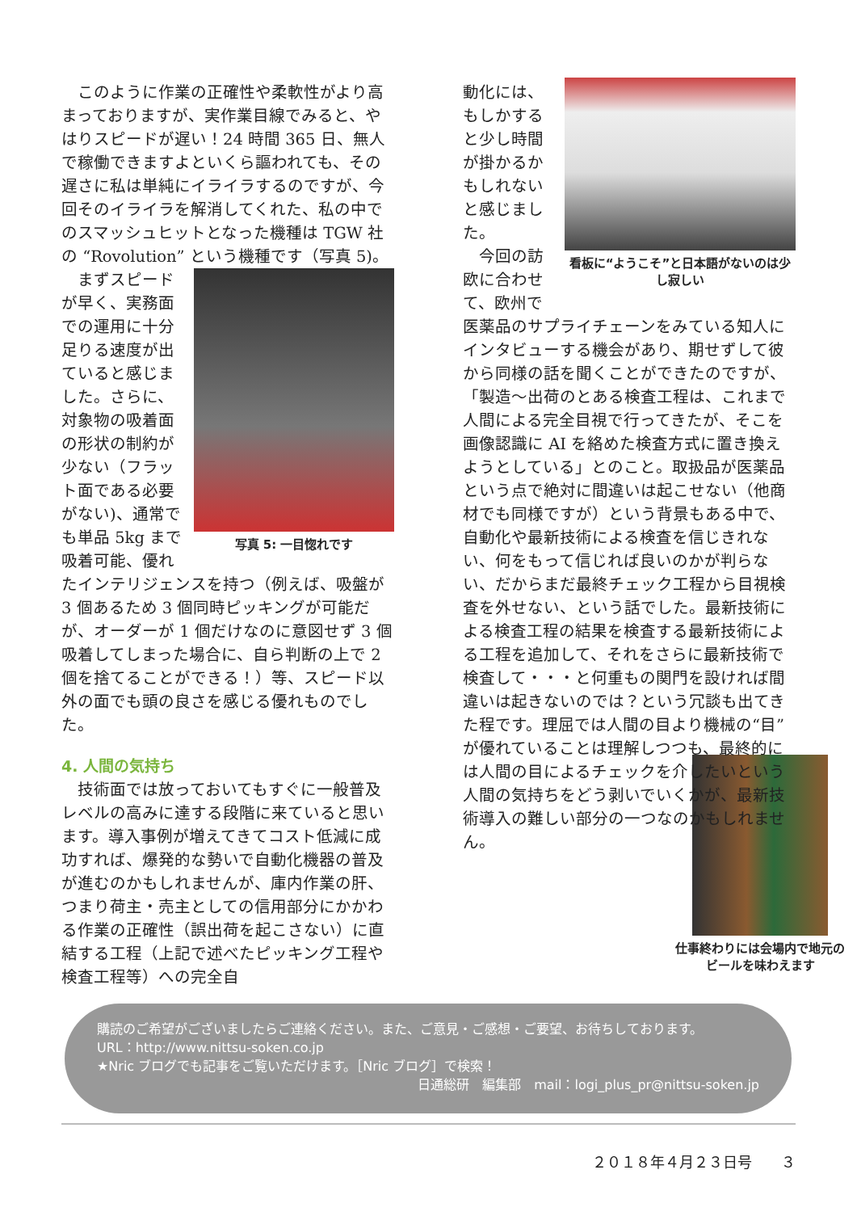このように作業の正確性や柔軟性がより高まっておりますが、実作業目線でみると、やはりスピードが遅い！24 時間 365 日、無人で稼働できますよといくら謳われても、その遅さに私は単純にイライラするのですが、今回そのイライラを解消してくれた、私の中でのスマッシュヒットとなった機種は TGW 社の “Rovolution” という機種です（写真 5)。
写真 5: 一目惚れです
まずスピードが早く、実務面での運用に十分足りる速度が出ていると感じました。さらに、対象物の吸着面の形状の制約が少ない（フラット面である必要がない)、通常でも単品 5kg まで吸着可能、優れたインテリジェンスを持つ（例えば、吸盤が 3 個あるため 3 個同時ピッキングが可能だが、オーダーが 1 個だけなのに意図せず 3 個吸着してしまった場合に、自ら判断の上で 2 個を捨てることができる！）等、スピード以外の面でも頭の良さを感じる優れものでした。
4. 人間の気持ち
技術面では放っておいてもすぐに一般普及レベルの高みに達する段階に来ていると思います。導入事例が増えてきてコスト低減に成功すれば、爆発的な勢いで自動化機器の普及が進むのかもしれませんが、庫内作業の肝、つまり荷主・売主としての信用部分にかかわる作業の正確性（誤出荷を起こさない）に直結する工程（上記で述べたピッキング工程や検査工程等）への完全自
看板に“ようこそ”と日本語がないのは少し寂しい
動化には、もしかすると少し時間が掛かるかもしれないと感じました。
今回の訪欧に合わせて、欧州で医薬品のサプライチェーンをみている知人にインタビューする機会があり、期せずして彼から同様の話を聞くことができたのですが、「製造～出荷のとある検査工程は、これまで人間による完全目視で行ってきたが、そこを画像認識に AI を絡めた検査方式に置き換えようとしている」とのこと。取扱品が医薬品という点で絶対に間違いは起こせない（他商材でも同様ですが）という背景もある中で、自動化や最新技術による検査を信じきれない、何をもって信じれば良いのかが判らない、だからまだ最終チェック工程から目視検査を外せない、という話でした。最新技術による検査工程の結果を検査する最新技術による工程を追加して、それをさらに最新技術で検査して・・・と何重もの関門を設ければ間違いは起きないのでは？という冗談も出てきた程です。理屈では人間の目より機械の“目”が優れていることは理解しつつも、最終的には人間の目によるチェックを介したいという人間の気持ちをどう剥いでいくかが、最新技術導入の難しい部分の一つなのかもしれません。
仕事終わりには会場内で地元のビールを味わえます
購読のご希望がございましたらご連絡ください。また、ご意見・ご感想・ご要望、お待ちしております。
URL：http://www.nittsu-soken.co.jp
★Nric ブログでも記事をご覧いただけます。［Nric ブログ］で検索！
日通総研　編集部　mail：logi_plus_pr@nittsu-soken.jp
２０１８年４月２３日号　　３